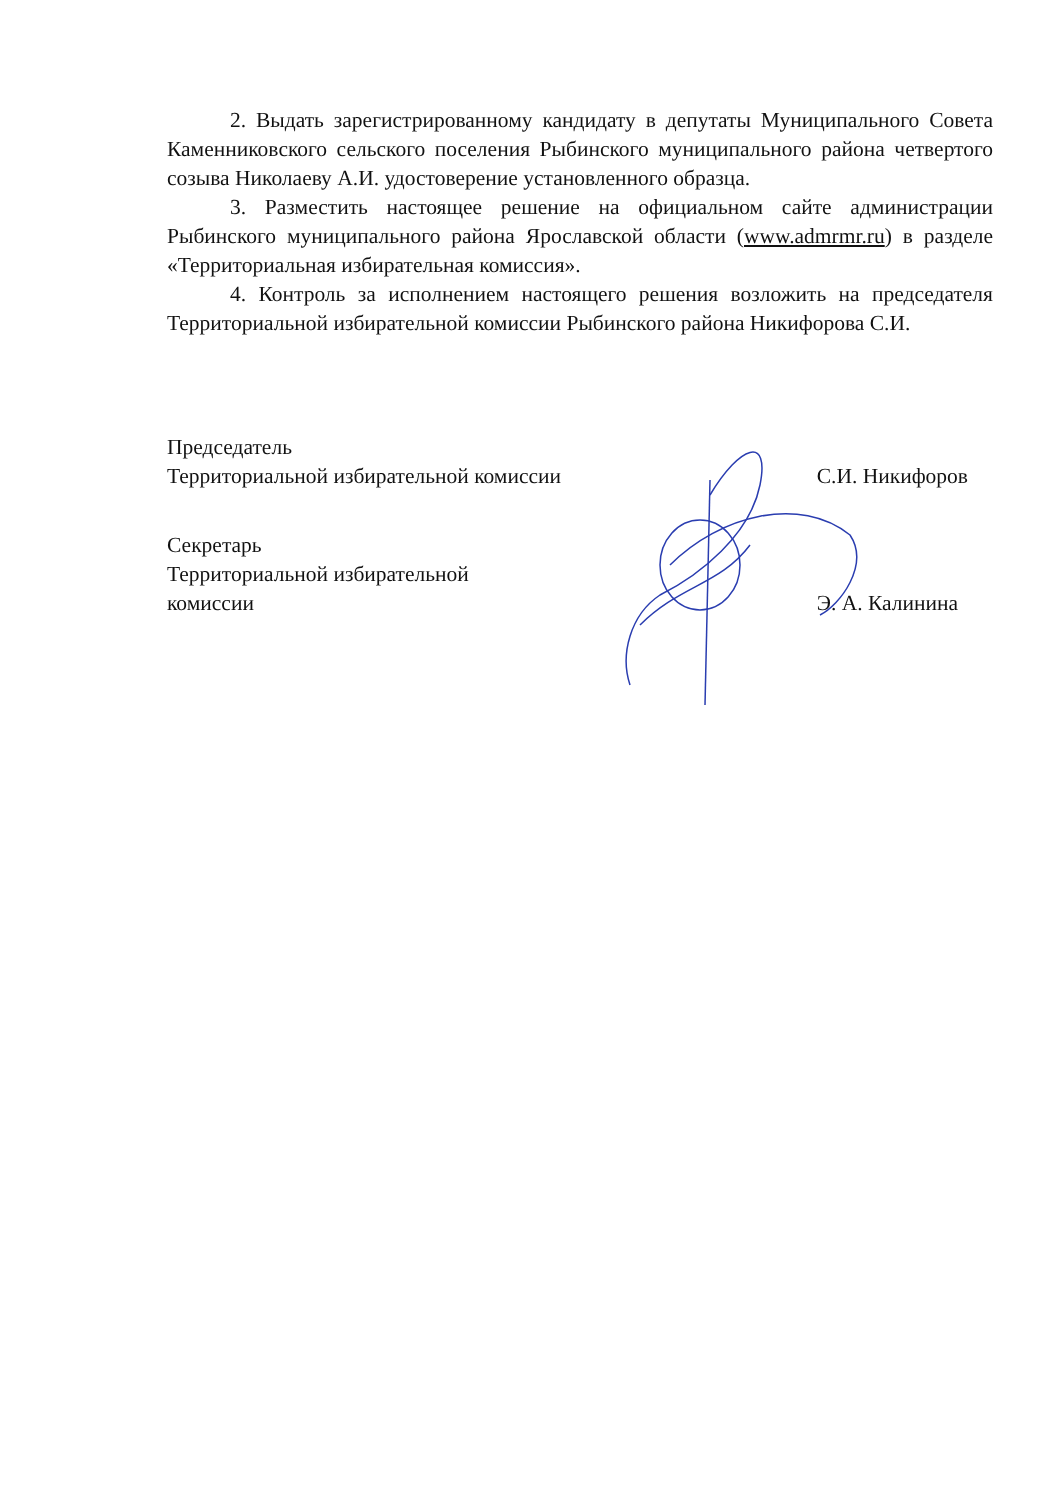2. Выдать зарегистрированному кандидату в депутаты Муниципального Совета Каменниковского сельского поселения Рыбинского муниципального района четвертого созыва Николаеву А.И. удостоверение установленного образца.
3. Разместить настоящее решение на официальном сайте администрации Рыбинского муниципального района Ярославской области (www.admrmr.ru) в разделе «Территориальная избирательная комиссия».
4. Контроль за исполнением настоящего решения возложить на председателя Территориальной избирательной комиссии Рыбинского района Никифорова С.И.
Председатель
Территориальной избирательной комиссии
С.И. Никифоров
Секретарь
Территориальной избирательной
комиссии
Э. А. Калинина